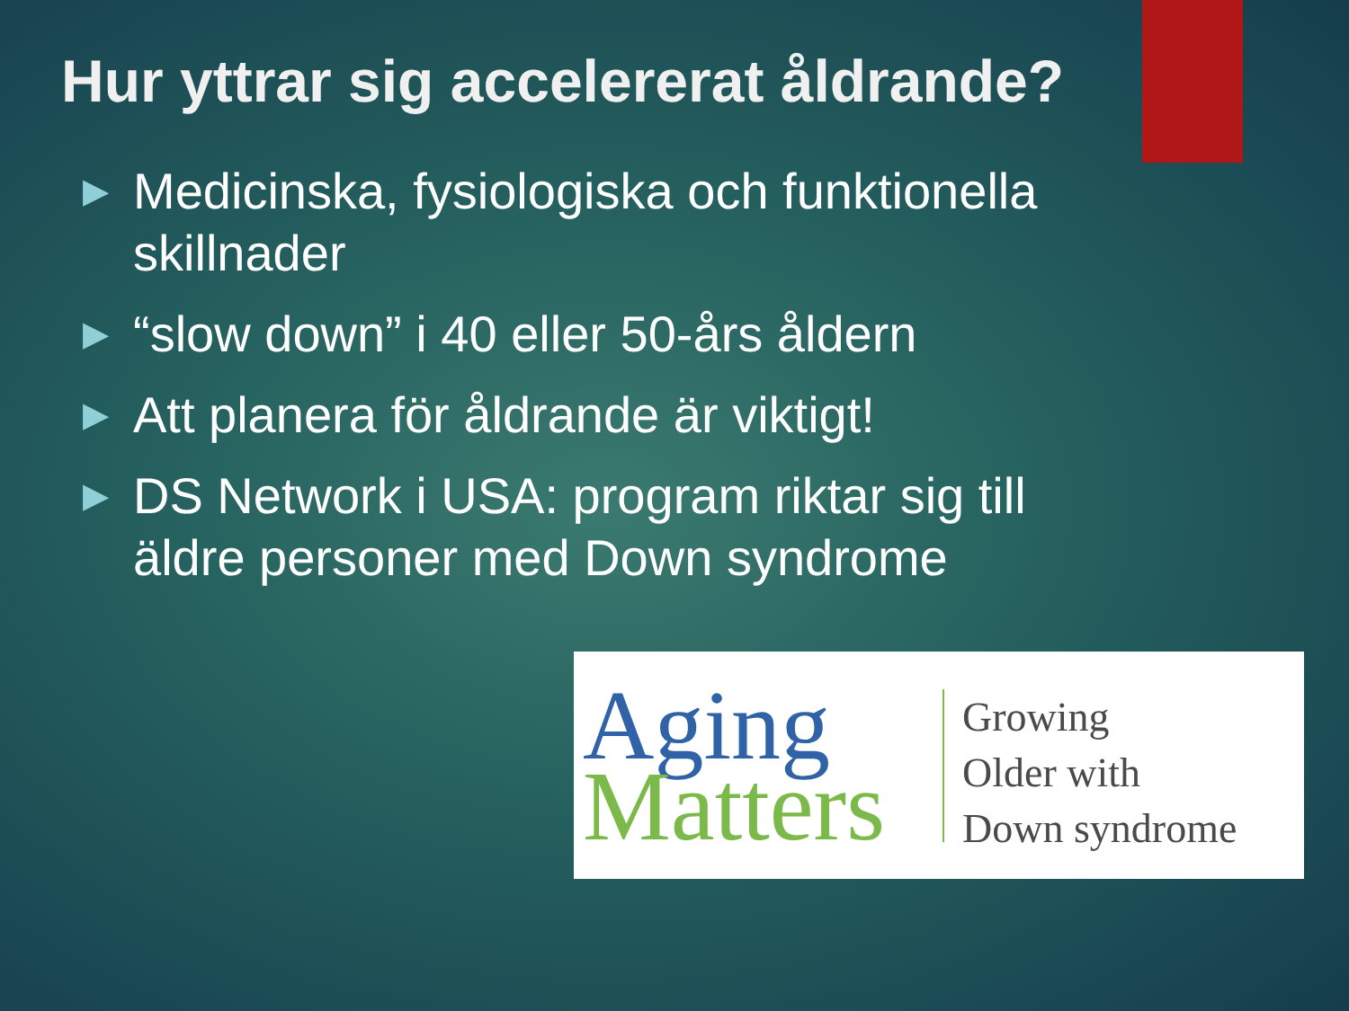Hur yttrar sig accelererat åldrande?
▶ Medicinska, fysiologiska och funktionella skillnader
▶ “slow down” i 40 eller 50-års åldern
▶ Att planera för åldrande är viktigt!
▶ DS Network i USA: program riktar sig till äldre personer med Down syndrome
Aging
Matters
Growing
Older with
Down syndrome